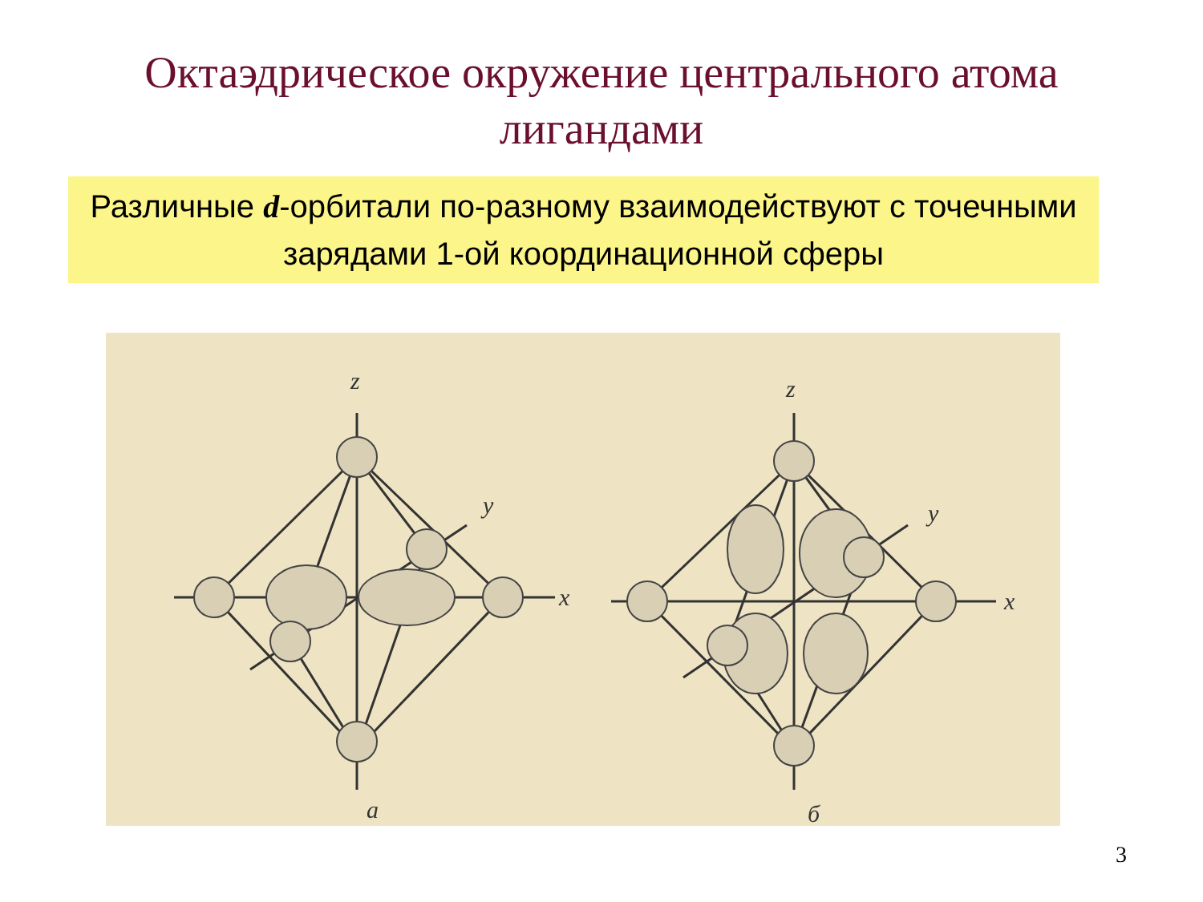Октаэдрическое окружение центрального атома
лигандами
Различные d-орбитали по-разному взаимодействуют с точечными зарядами 1-ой координационной сферы
z
y
x
a
z
y
x
б
3